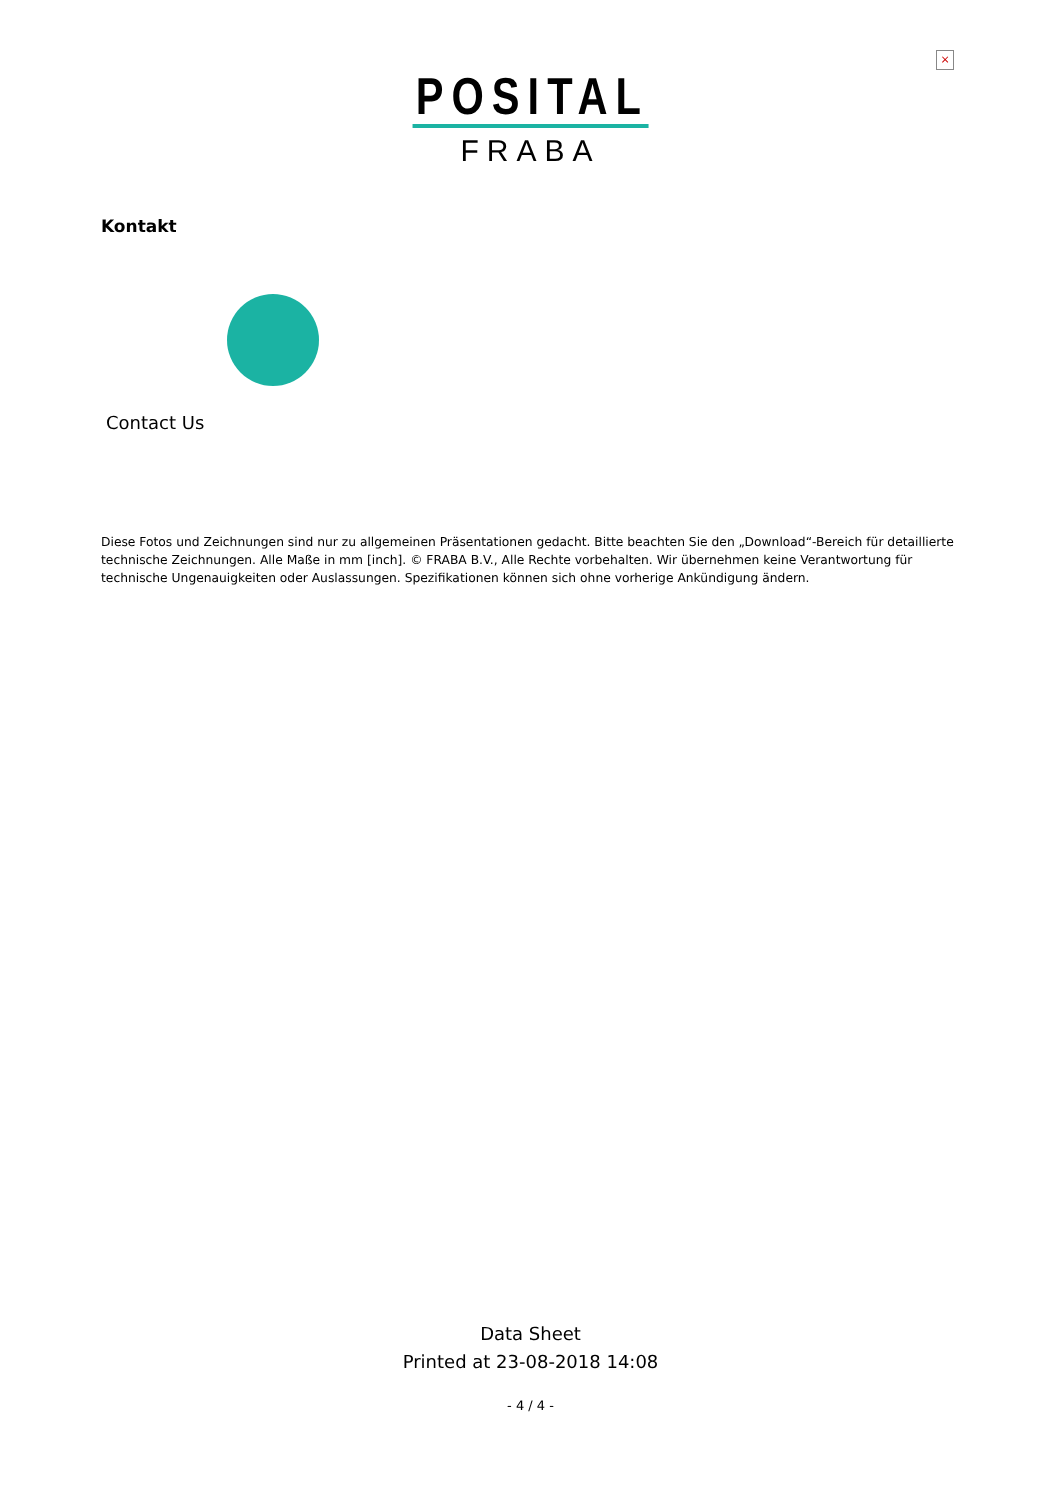×
POSITAL
FRABA
Kontakt
Contact Us
Diese Fotos und Zeichnungen sind nur zu allgemeinen Präsentationen gedacht. Bitte beachten Sie den „Download“-Bereich für detaillierte technische Zeichnungen. Alle Maße in mm [inch]. © FRABA B.V., Alle Rechte vorbehalten. Wir übernehmen keine Verantwortung für technische Ungenauigkeiten oder Auslassungen. Spezifikationen können sich ohne vorherige Ankündigung ändern.
Data Sheet
Printed at 23-08-2018 14:08
- 4 / 4 -